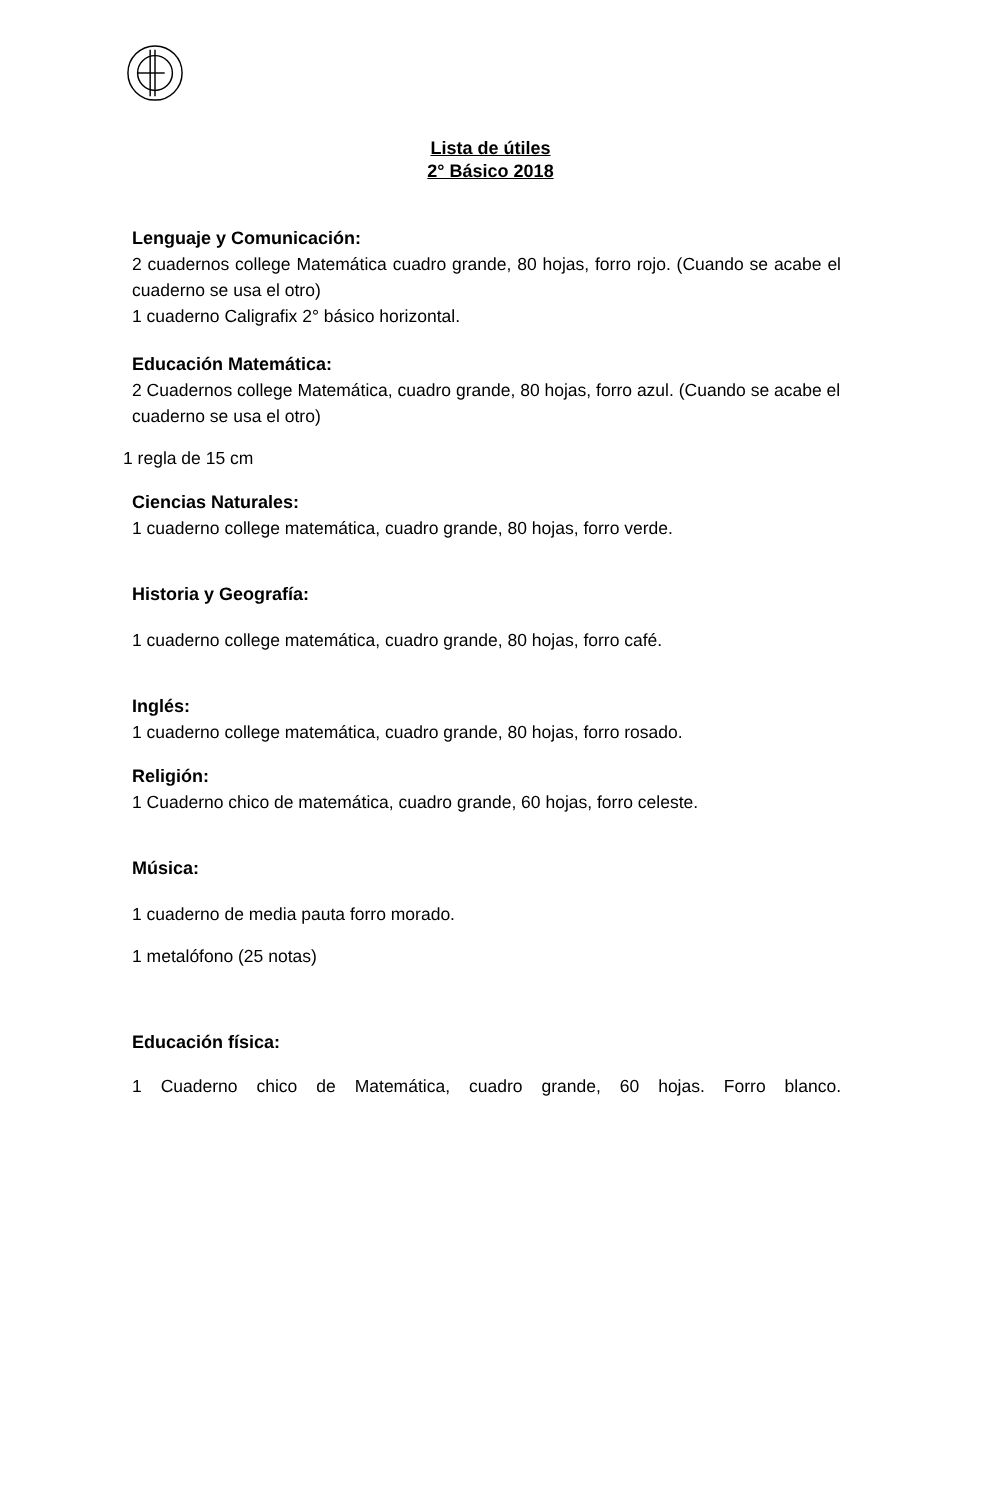Lista de útiles
2° Básico 2018
Lenguaje y Comunicación:
2 cuadernos college Matemática cuadro grande, 80 hojas, forro rojo. (Cuando se acabe el cuaderno se usa el otro)
1 cuaderno Caligrafix 2° básico horizontal.
Educación Matemática:
2 Cuadernos college Matemática, cuadro grande, 80 hojas, forro azul. (Cuando se acabe el cuaderno se usa el otro)
1 regla de 15 cm
Ciencias Naturales:
1 cuaderno college matemática, cuadro grande, 80 hojas, forro verde.
Historia y Geografía:
1 cuaderno college matemática, cuadro grande, 80 hojas, forro café.
Inglés:
1 cuaderno college matemática, cuadro grande, 80 hojas, forro rosado.
Religión:
1 Cuaderno chico de matemática, cuadro grande, 60 hojas, forro celeste.
Música:
1 cuaderno de media pauta forro morado.
1 metalófono (25 notas)
Educación física:
1 Cuaderno chico de Matemática, cuadro grande, 60 hojas. Forro blanco.